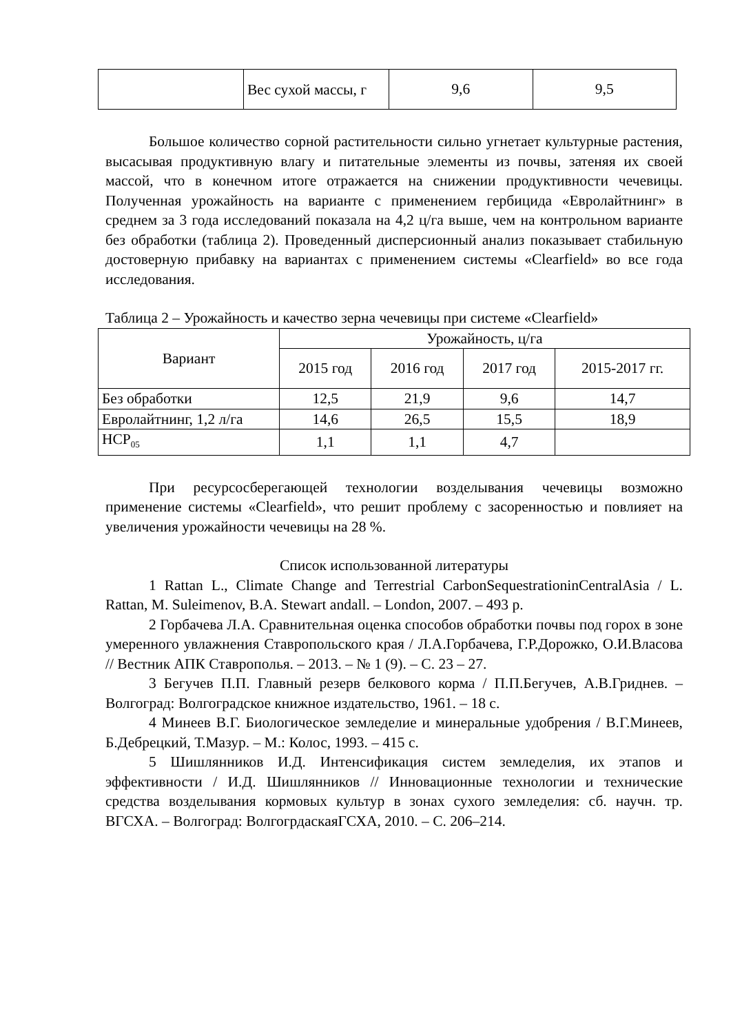| | Вес сухой массы, г | 9,6 | 9,5 |
Большое количество сорной растительности сильно угнетает культурные растения, высасывая продуктивную влагу и питательные элементы из почвы, затеняя их своей массой, что в конечном итоге отражается на снижении продуктивности чечевицы. Полученная урожайность на варианте с применением гербицида «Евролайтнинг» в среднем за 3 года исследований показала на 4,2 ц/га выше, чем на контрольном варианте без обработки (таблица 2). Проведенный дисперсионный анализ показывает стабильную достоверную прибавку на вариантах с применением системы «Clearfield» во все года исследования.
Таблица 2 – Урожайность и качество зерна чечевицы при системе «Clearfield»
| Вариант | Урожайность, ц/га | | | |
| --- | --- | --- | --- | --- |
| | 2015 год | 2016 год | 2017 год | 2015-2017 гг. |
| Без обработки | 12,5 | 21,9 | 9,6 | 14,7 |
| Евролайтнинг, 1,2 л/га | 14,6 | 26,5 | 15,5 | 18,9 |
| НСР<sub>05</sub> | 1,1 | 1,1 | 4,7 | |
При ресурсосберегающей технологии возделывания чечевицы возможно применение системы «Clearfield», что решит проблему с засоренностью и повлияет на увеличения урожайности чечевицы на 28 %.
Список использованной литературы
1 Rattan L., Climate Change and Terrestrial CarbonSequestrationinCentralAsia / L. Rattan, M. Suleimenov, B.A. Stewart andall. – London, 2007. – 493 p.
2 Горбачева Л.А. Сравнительная оценка способов обработки почвы под горох в зоне умеренного увлажнения Ставропольского края / Л.А.Горбачева, Г.Р.Дорожко, О.И.Власова // Вестник АПК Ставрополья. – 2013. – № 1 (9). – С. 23 – 27.
3 Бегучев П.П. Главный резерв белкового корма / П.П.Бегучев, А.В.Гриднев. – Волгоград: Волгоградское книжное издательство, 1961. – 18 с.
4 Минеев В.Г. Биологическое земледелие и минеральные удобрения / В.Г.Минеев, Б.Дебрецкий, Т.Мазур. – М.: Колос, 1993. – 415 с.
5 Шишлянников И.Д. Интенсификация систем земледелия, их этапов и эффективности / И.Д. Шишлянников // Инновационные технологии и технические средства возделывания кормовых культур в зонах сухого земледелия: сб. научн. тр. ВГСХА. – Волгоград: ВолгогрдаскаяГСХА, 2010. – С. 206–214.